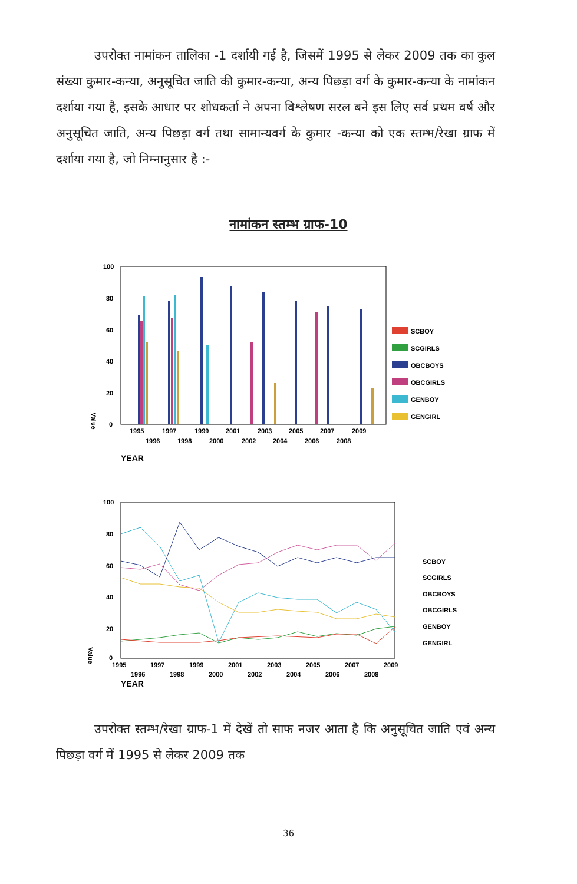उपरोक्त नामांकन तालिका -1 दर्शायी गई है, जिसमें 1995 से लेकर 2009 तक का कुल संख्या कुमार-कन्या, अनुसूचित जाति की कुमार-कन्या, अन्य पिछड़ा वर्ग के कुमार-कन्या के नामांकन दर्शाया गया है, इसके आधार पर शोधकर्ता ने अपना विश्लेषण सरल बने इस लिए सर्व प्रथम वर्ष और अनुसूचित जाति, अन्य पिछड़ा वर्ग तथा सामान्यवर्ग के कुमार -कन्या को एक स्तम्भ/रेखा ग्राफ में दर्शाया गया है, जो निम्नानुसार है :-
नामांकन स्तम्भ ग्राफ-10
100
80
60
40
20
0
Value
1995
1997
1999
2001
2003
2005
2007
2009
1996
1998
2000
2002
2004
2006
2008
YEAR
SCBOY
SCGIRLS
OBCBOYS
OBCGIRLS
GENBOY
GENGIRL
100
80
60
40
20
0
Value
1995
1997
1999
2001
2003
2005
2007
2009
1996
1998
2000
2002
2004
2006
2008
YEAR
SCBOY
SCGIRLS
OBCBOYS
OBCGIRLS
GENBOY
GENGIRL
उपरोक्त स्तम्भ/रेखा ग्राफ-1 में देखें तो साफ नजर आता है कि अनुसूचित जाति एवं अन्य पिछड़ा वर्ग में 1995 से लेकर 2009 तक
36